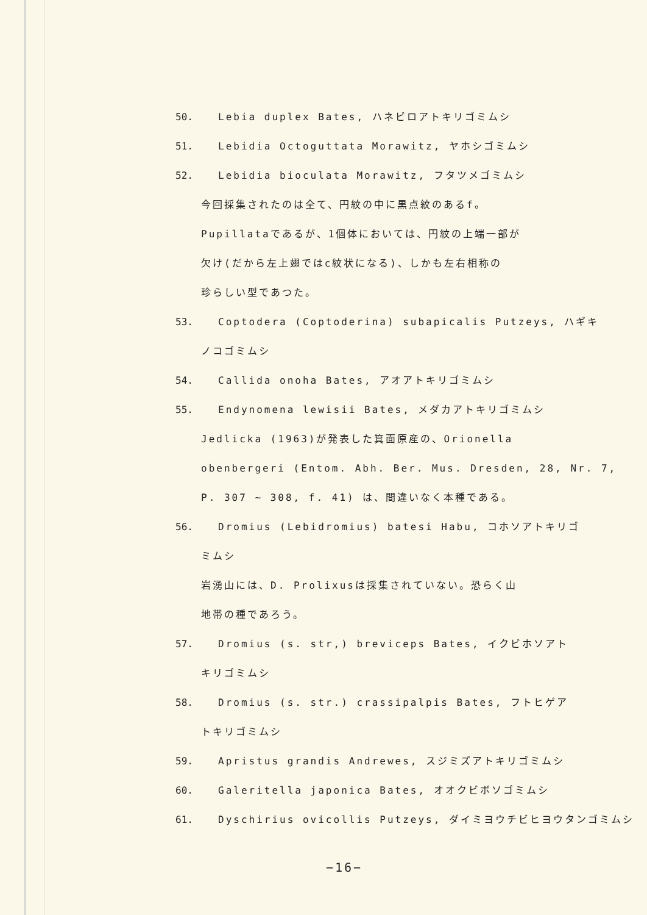50. Lebia duplex Bates, ハネビロアトキリゴミムシ
51. Lebidia Octoguttata Morawitz, ヤホシゴミムシ
52. Lebidia bioculata Morawitz, フタツメゴミムシ
今回採集されたのは全て、円紋の中に黒点紋のあるf。
Pupillataであるが、1個体においては、円紋の上端一部が
欠け(だから左上翅ではc紋状になる)、しかも左右相称の
珍らしい型であつた。
53. Coptodera (Coptoderina) subapicalis Putzeys, ハギキ
ノコゴミムシ
54. Callida onoha Bates, アオアトキリゴミムシ
55. Endynomena lewisii Bates, メダカアトキリゴミムシ
Jedlicka (1963)が発表した箕面原産の、Orionella
obenbergeri (Entom. Abh. Ber. Mus. Dresden, 28, Nr. 7,
P. 307 ~ 308, f. 41) は、間違いなく本種である。
56. Dromius (Lebidromius) batesi Habu, コホソアトキリゴ
ミムシ
岩湧山には、D. Prolixusは採集されていない。恐らく山
地帯の種であろう。
57. Dromius (s. str,) breviceps Bates, イクビホソアト
キリゴミムシ
58. Dromius (s. str.) crassipalpis Bates, フトヒゲア
トキリゴミムシ
59. Apristus grandis Andrewes, スジミズアトキリゴミムシ
60. Galeritella japonica Bates, オオクビボソゴミムシ
61. Dyschirius ovicollis Putzeys, ダイミヨウチビヒヨウタンゴミムシ
−16−